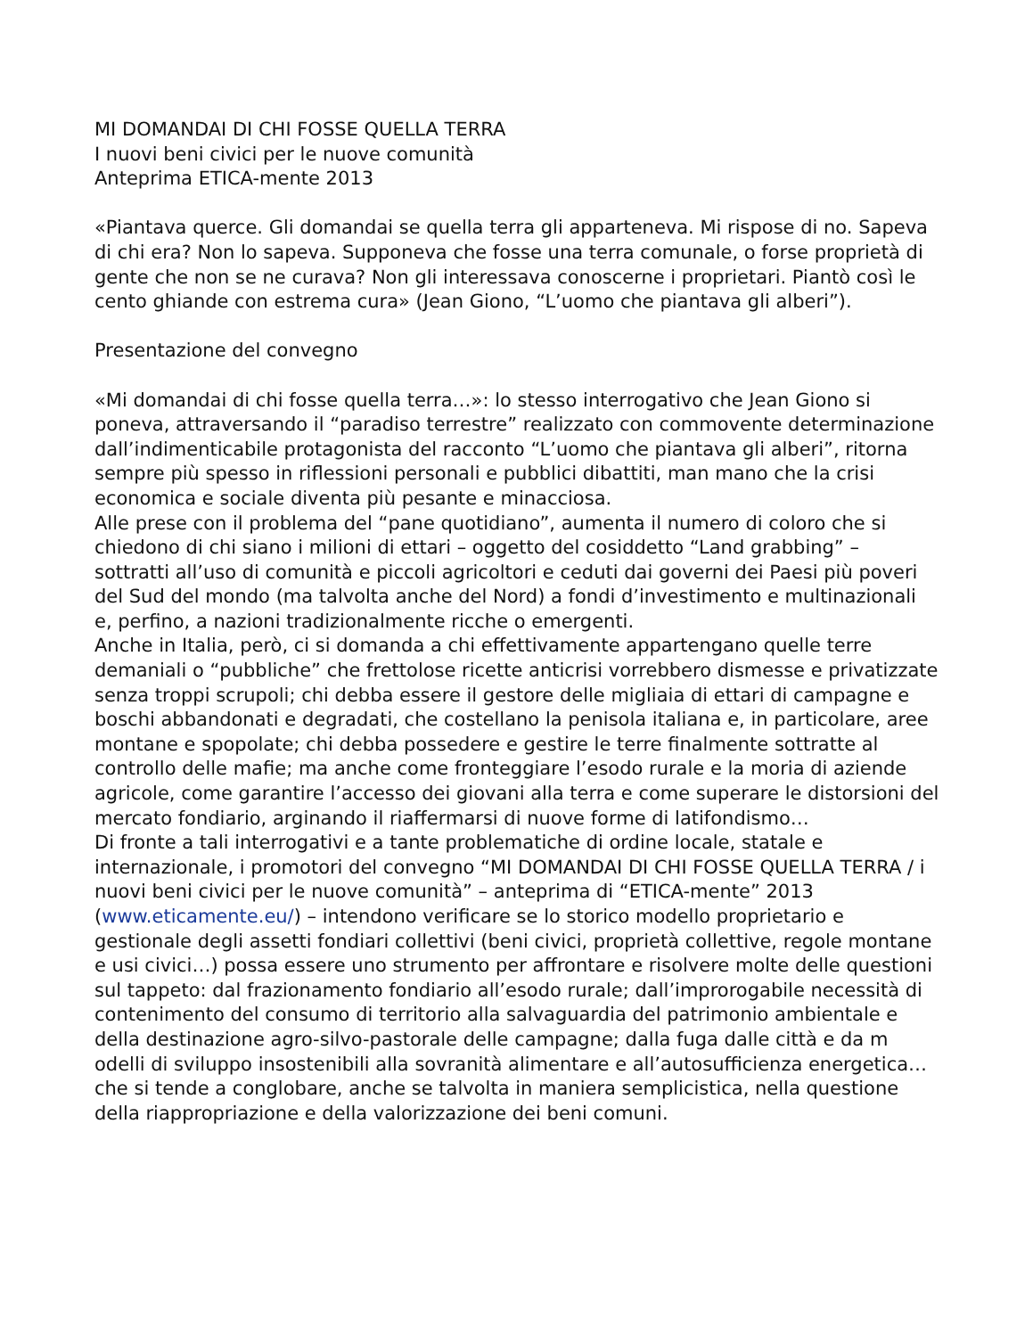MI DOMANDAI DI CHI FOSSE QUELLA TERRA
I nuovi beni civici per le nuove comunità
Anteprima ETICA-mente 2013
«Piantava querce. Gli domandai se quella terra gli apparteneva. Mi rispose di no. Sapeva di chi era? Non lo sapeva. Supponeva che fosse una terra comunale, o forse proprietà di gente che non se ne curava? Non gli interessava conoscerne i proprietari. Piantò così le cento ghiande con estrema cura» (Jean Giono, “L’uomo che piantava gli alberi”).
Presentazione del convegno
«Mi domandai di chi fosse quella terra…»: lo stesso interrogativo che Jean Giono si poneva, attraversando il “paradiso terrestre” realizzato con commovente determinazione dall’indimenticabile protagonista del racconto “L’uomo che piantava gli alberi”, ritorna sempre più spesso in riflessioni personali e pubblici dibattiti, man mano che la crisi economica e sociale diventa più pesante e minacciosa.
Alle prese con il problema del “pane quotidiano”, aumenta il numero di coloro che si chiedono di chi siano i milioni di ettari – oggetto del cosiddetto “Land grabbing” – sottratti all’uso di comunità e piccoli agricoltori e ceduti dai governi dei Paesi più poveri del Sud del mondo (ma talvolta anche del Nord) a fondi d’investimento e multinazionali e, perfino, a nazioni tradizionalmente ricche o emergenti.
Anche in Italia, però, ci si domanda a chi effettivamente appartengano quelle terre demaniali o “pubbliche” che frettolose ricette anticrisi vorrebbero dismesse e privatizzate senza troppi scrupoli; chi debba essere il gestore delle migliaia di ettari di campagne e boschi abbandonati e degradati, che costellano la penisola italiana e, in particolare, aree montane e spopolate; chi debba possedere e gestire le terre finalmente sottratte al controllo delle mafie; ma anche come fronteggiare l’esodo rurale e la moria di aziende agricole, come garantire l’accesso dei giovani alla terra e come superare le distorsioni del mercato fondiario, arginando il riaffermarsi di nuove forme di latifondismo…
Di fronte a tali interrogativi e a tante problematiche di ordine locale, statale e internazionale, i promotori del convegno “MI DOMANDAI DI CHI FOSSE QUELLA TERRA / i nuovi beni civici per le nuove comunità” – anteprima di “ETICA-mente” 2013 (www.eticamente.eu/) – intendono verificare se lo storico modello proprietario e gestionale degli assetti fondiari collettivi (beni civici, proprietà collettive, regole montane e usi civici…) possa essere uno strumento per affrontare e risolvere molte delle questioni sul tappeto: dal frazionamento fondiario all’esodo rurale; dall’improrogabile necessità di contenimento del consumo di territorio alla salvaguardia del patrimonio ambientale e della destinazione agro-silvo-pastorale delle campagne; dalla fuga dalle città e da m odelli di sviluppo insostenibili alla sovranità alimentare e all’autosufficienza energetica… che si tende a conglobare, anche se talvolta in maniera semplicistica, nella questione della riappropriazione e della valorizzazione dei beni comuni.